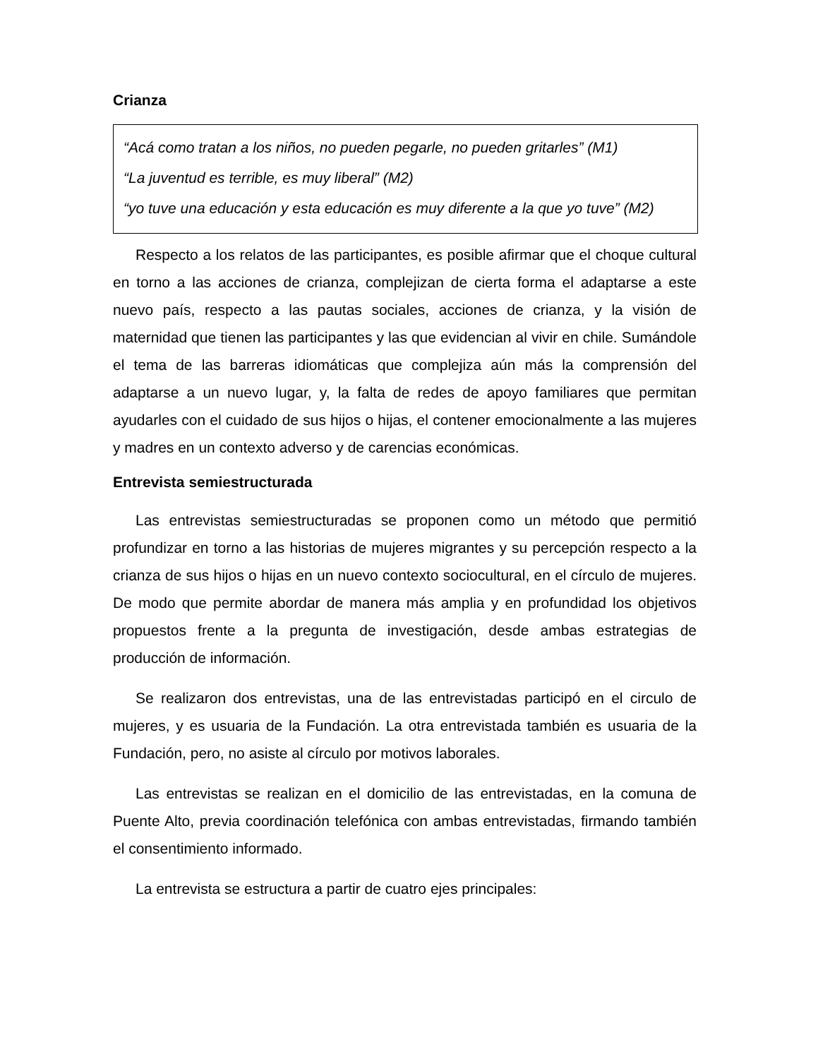Crianza
“Acá como tratan a los niños, no pueden pegarle, no pueden gritarles” (M1)
“La juventud es terrible, es muy liberal” (M2)
“yo tuve una educación y esta educación es muy diferente a la que yo tuve” (M2)
Respecto a los relatos de las participantes, es posible afirmar que el choque cultural en torno a las acciones de crianza, complejizan de cierta forma el adaptarse a este nuevo país, respecto a las pautas sociales, acciones de crianza, y la visión de maternidad que tienen las participantes y las que evidencian al vivir en chile. Sumándole el tema de las barreras idiomáticas que complejiza aún más la comprensión del adaptarse a un nuevo lugar, y, la falta de redes de apoyo familiares que permitan ayudarles con el cuidado de sus hijos o hijas, el contener emocionalmente a las mujeres y madres en un contexto adverso y de carencias económicas.
Entrevista semiestructurada
Las entrevistas semiestructuradas se proponen como un método que permitió profundizar en torno a las historias de mujeres migrantes y su percepción respecto a la crianza de sus hijos o hijas en un nuevo contexto sociocultural, en el círculo de mujeres. De modo que permite abordar de manera más amplia y en profundidad los objetivos propuestos frente a la pregunta de investigación, desde ambas estrategias de producción de información.
Se realizaron dos entrevistas, una de las entrevistadas participó en el circulo de mujeres, y es usuaria de la Fundación. La otra entrevistada también es usuaria de la Fundación, pero, no asiste al círculo por motivos laborales.
Las entrevistas se realizan en el domicilio de las entrevistadas, en la comuna de Puente Alto, previa coordinación telefónica con ambas entrevistadas, firmando también el consentimiento informado.
La entrevista se estructura a partir de cuatro ejes principales: